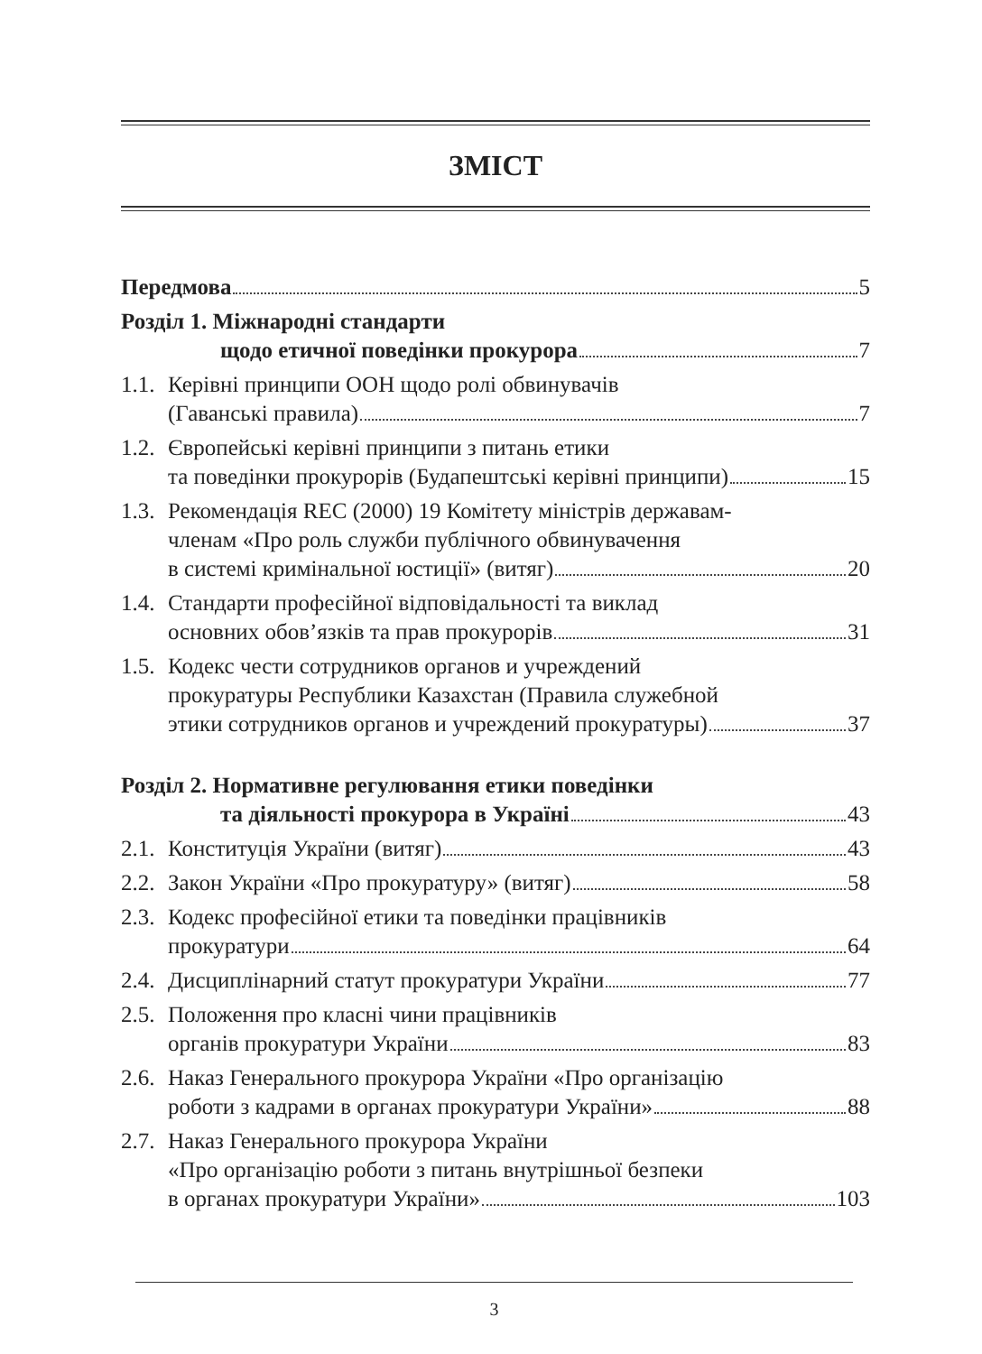ЗМІСТ
Передмова 5
Розділ 1. Міжнародні стандарти
щодо етичної поведінки прокурора 7
1.1.
Керівні принципи ООН щодо ролі обвинувачів
(Гаванські правила) 7
1.2.
Європейські керівні принципи з питань етики
та поведінки прокурорів (Будапештські керівні принципи) 15
1.3.
Рекомендація REC (2000) 19 Комітету міністрів державам-
членам «Про роль служби публічного обвинувачення
в системі кримінальної юстиції» (витяг) 20
1.4.
Стандарти професійної відповідальності та виклад
основних обов’язків та прав прокурорів 31
1.5.
Кодекс чести сотрудников органов и учреждений
прокуратуры Республики Казахстан (Правила служебной
этики сотрудников органов и учреждений прокуратуры) 37
Розділ 2. Нормативне регулювання етики поведінки
та діяльності прокурора в Україні 43
2.1.
Конституція України (витяг) 43
2.2.
Закон України «Про прокуратуру» (витяг) 58
2.3.
Кодекс професійної етики та поведінки працівників
прокуратури 64
2.4.
Дисциплінарний статут прокуратури України 77
2.5.
Положення про класні чини працівників
органів прокуратури України 83
2.6.
Наказ Генерального прокурора України «Про організацію
роботи з кадрами в органах прокуратури України» 88
2.7.
Наказ Генерального прокурора України
«Про організацію роботи з питань внутрішньої безпеки
в органах прокуратури України» 103
3